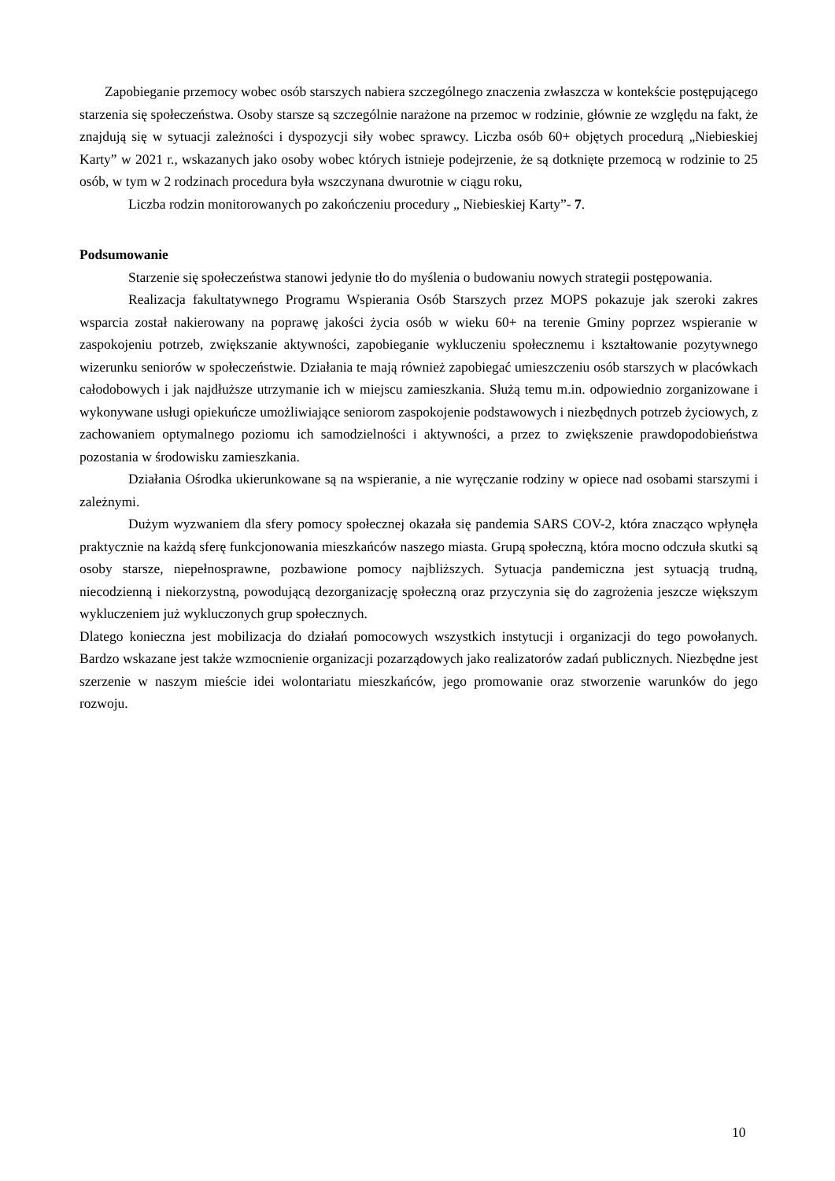Zapobieganie przemocy wobec osób starszych nabiera szczególnego znaczenia zwłaszcza w kontekście postępującego starzenia się społeczeństwa. Osoby starsze są szczególnie narażone na przemoc w rodzinie, głównie ze względu na fakt, że znajdują się w sytuacji zależności i dyspozycji siły wobec sprawcy. Liczba osób 60+ objętych procedurą „Niebieskiej Karty” w 2021 r., wskazanych jako osoby wobec których istnieje podejrzenie, że są dotknięte przemocą w rodzinie to 25 osób, w tym w 2 rodzinach procedura była wszczynana dwurotnie w ciągu roku,
Liczba rodzin monitorowanych po zakończeniu procedury „ Niebieskiej Karty”- 7.
Podsumowanie
Starzenie się społeczeństwa stanowi jedynie tło do myślenia o budowaniu nowych strategii postępowania.
Realizacja fakultatywnego Programu Wspierania Osób Starszych przez MOPS pokazuje jak szeroki zakres wsparcia został nakierowany na poprawę jakości życia osób w wieku 60+ na terenie Gminy poprzez wspieranie w zaspokojeniu potrzeb, zwiększanie aktywności, zapobieganie wykluczeniu społecznemu i kształtowanie pozytywnego wizerunku seniorów w społeczeństwie. Działania te mają również zapobiegać umieszczeniu osób starszych w placówkach całodobowych i jak najdłuższe utrzymanie ich w miejscu zamieszkania. Służą temu m.in. odpowiednio zorganizowane i wykonywane usługi opiekuńcze umożliwiające seniorom zaspokojenie podstawowych i niezbędnych potrzeb życiowych, z zachowaniem optymalnego poziomu ich samodzielności i aktywności, a przez to zwiększenie prawdopodobieństwa pozostania w środowisku zamieszkania.
Działania Ośrodka ukierunkowane są na wspieranie, a nie wyręczanie rodziny w opiece nad osobami starszymi i zależnymi.
Dużym wyzwaniem dla sfery pomocy społecznej okazała się pandemia SARS COV-2, która znacząco wpłynęła praktycznie na każdą sferę funkcjonowania mieszkańców naszego miasta. Grupą społeczną, która mocno odczuła skutki są osoby starsze, niepełnosprawne, pozbawione pomocy najbliższych. Sytuacja pandemiczna jest sytuacją trudną, niecodzienną i niekorzystną, powodującą dezorganizację społeczną oraz przyczynia się do zagrożenia jeszcze większym wykluczeniem już wykluczonych grup społecznych.
Dlatego konieczna jest mobilizacja do działań pomocowych wszystkich instytucji i organizacji do tego powołanych. Bardzo wskazane jest także wzmocnienie organizacji pozarządowych jako realizatorów zadań publicznych. Niezbędne jest szerzenie w naszym mieście idei wolontariatu mieszkańców, jego promowanie oraz stworzenie warunków do jego rozwoju.
10